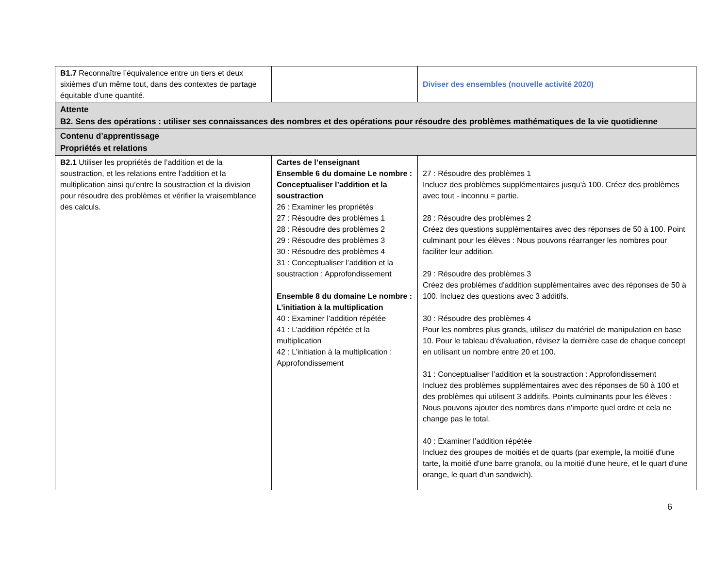| B1.7 Reconnaître l’équivalence entre un tiers et deux sixièmes d’un même tout, dans des contextes de partage équitable d’une quantité. | | Diviser des ensembles (nouvelle activité 2020) |
| Attente B2. Sens des opérations : utiliser ses connaissances des nombres et des opérations pour résoudre des problèmes mathématiques de la vie quotidienne | | |
| Contenu d’apprentissage Propriétés et relations | | |
| B2.1 Utiliser les propriétés de l’addition et de la soustraction, et les relations entre l’addition et la multiplication ainsi qu’entre la soustraction et la division pour résoudre des problèmes et vérifier la vraisemblance des calculs. | Cartes de l’enseignant Ensemble 6 du domaine Le nombre : Conceptualiser l’addition et la soustraction 26 : Examiner les propriétés 27 : Résoudre des problèmes 1 28 : Résoudre des problèmes 2 29 : Résoudre des problèmes 3 30 : Résoudre des problèmes 4 31 : Conceptualiser l’addition et la soustraction : Approfondissement Ensemble 8 du domaine Le nombre : L’initiation à la multiplication 40 : Examiner l’addition répétée 41 : L’addition répétée et la multiplication 42 : L’initiation à la multiplication : Approfondissement | 27 : Résoudre des problèmes 1 Incluez des problèmes supplémentaires jusqu'à 100. Créez des problèmes avec tout - inconnu = partie. 28 : Résoudre des problèmes 2 Créez des questions supplémentaires avec des réponses de 50 à 100. Point culminant pour les élèves : Nous pouvons réarranger les nombres pour faciliter leur addition. 29 : Résoudre des problèmes 3 Créez des problèmes d'addition supplémentaires avec des réponses de 50 à 100. Incluez des questions avec 3 additifs. 30 : Résoudre des problèmes 4 Pour les nombres plus grands, utilisez du matériel de manipulation en base 10. Pour le tableau d'évaluation, révisez la dernière case de chaque concept en utilisant un nombre entre 20 et 100. 31 : Conceptualiser l’addition et la soustraction : Approfondissement Incluez des problèmes supplémentaires avec des réponses de 50 à 100 et des problèmes qui utilisent 3 additifs. Points culminants pour les élèves : Nous pouvons ajouter des nombres dans n'importe quel ordre et cela ne change pas le total. 40 : Examiner l’addition répétée Incluez des groupes de moitiés et de quarts (par exemple, la moitié d'une tarte, la moitié d'une barre granola, ou la moitié d'une heure, et le quart d'une orange, le quart d'un sandwich). |
6